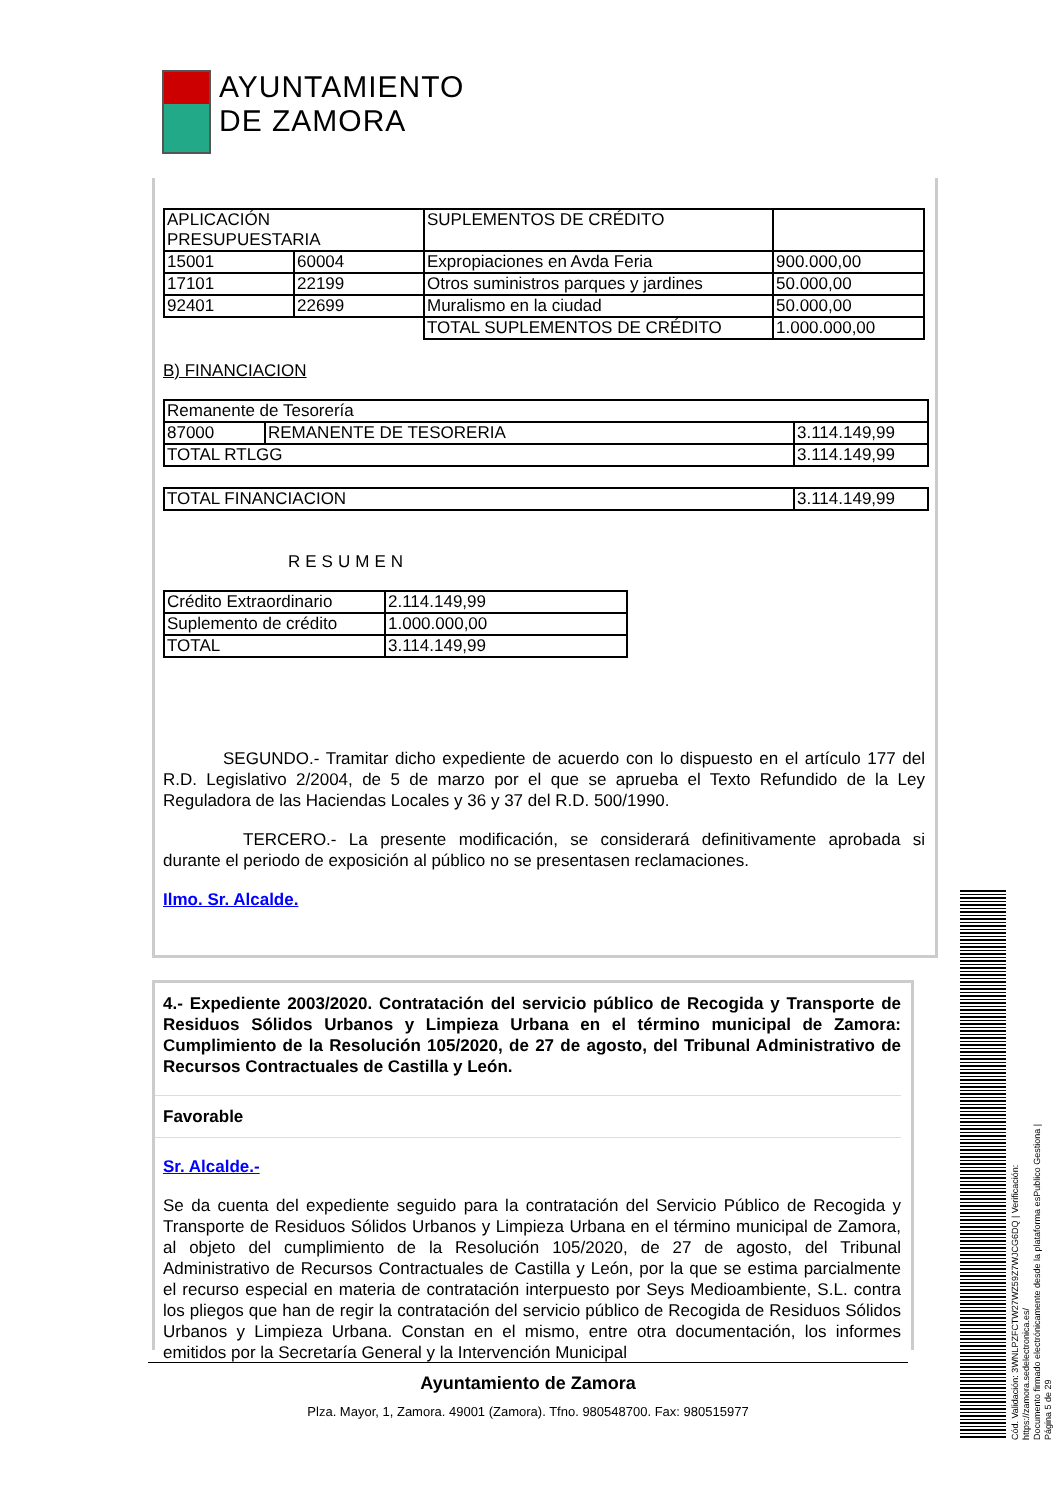AYUNTAMIENTO
DE ZAMORA
| APLICACIÓN PRESUPUESTARIA | | SUPLEMENTOS DE CRÉDITO | |
| 15001 | 60004 | Expropiaciones en Avda Feria | 900.000,00 |
| 17101 | 22199 | Otros suministros parques y jardines | 50.000,00 |
| 92401 | 22699 | Muralismo en la ciudad | 50.000,00 |
| | | TOTAL SUPLEMENTOS DE CRÉDITO | 1.000.000,00 |
B) FINANCIACION
| Remanente de Tesorería | | |
| 87000 | REMANENTE DE TESORERIA | 3.114.149,99 |
| TOTAL RTLGG | | 3.114.149,99 |
| TOTAL FINANCIACION | 3.114.149,99 |
RESUMEN
| Crédito Extraordinario | 2.114.149,99 |
| Suplemento de crédito | 1.000.000,00 |
| TOTAL | 3.114.149,99 |
SEGUNDO.- Tramitar dicho expediente de acuerdo con lo dispuesto en el artículo 177 del R.D. Legislativo 2/2004, de 5 de marzo por el que se aprueba el Texto Refundido de la Ley Reguladora de las Haciendas Locales y 36 y 37 del R.D. 500/1990.
TERCERO.- La presente modificación, se considerará definitivamente aprobada si durante el periodo de exposición al público no se presentasen reclamaciones.
Ilmo. Sr. Alcalde.
4.- Expediente 2003/2020. Contratación del servicio público de Recogida y Transporte de Residuos Sólidos Urbanos y Limpieza Urbana en el término municipal de Zamora: Cumplimiento de la Resolución 105/2020, de 27 de agosto, del Tribunal Administrativo de Recursos Contractuales de Castilla y León.
Favorable
Sr. Alcalde.-
Se da cuenta del expediente seguido para la contratación del Servicio Público de Recogida y Transporte de Residuos Sólidos Urbanos y Limpieza Urbana en el término municipal de Zamora, al objeto del cumplimiento de la Resolución 105/2020, de 27 de agosto, del Tribunal Administrativo de Recursos Contractuales de Castilla y León, por la que se estima parcialmente el recurso especial en materia de contratación interpuesto por Seys Medioambiente, S.L. contra los pliegos que han de regir la contratación del servicio público de Recogida de Residuos Sólidos Urbanos y Limpieza Urbana. Constan en el mismo, entre otra documentación, los informes emitidos por la Secretaría General y la Intervención Municipal
Ayuntamiento de Zamora
Plza. Mayor, 1, Zamora. 49001 (Zamora). Tfno. 980548700. Fax: 980515977
Cód. Validación: 3WNLPZFCTW27WZ59Z7WJCG6DQ | Verificación: https://zamora.sedelectronica.es/
Documento firmado electrónicamente desde la plataforma esPublico Gestiona | Página 5 de 29